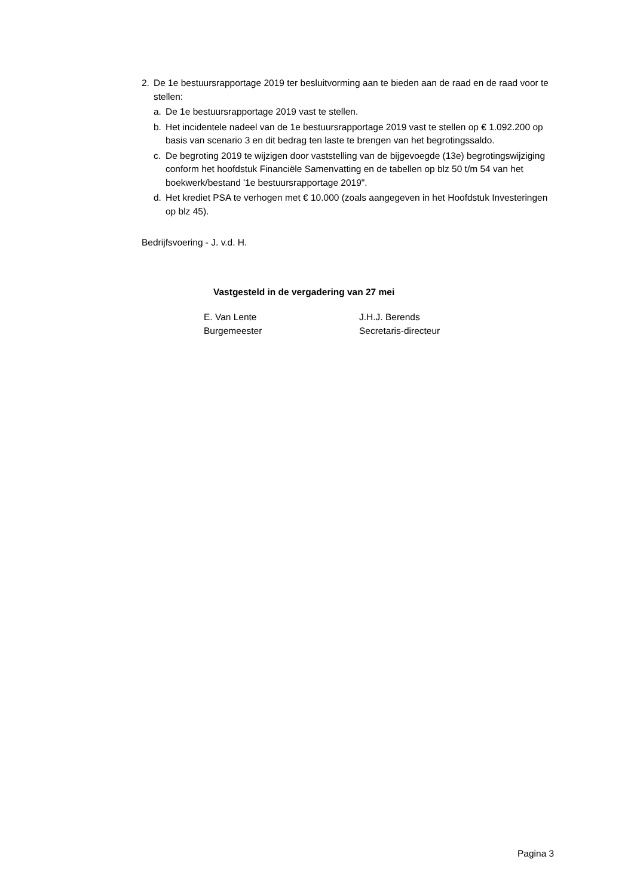2. De 1e bestuursrapportage 2019 ter besluitvorming aan te bieden aan de raad en de raad voor te stellen:
a. De 1e bestuursrapportage 2019 vast te stellen.
b. Het incidentele nadeel van de 1e bestuursrapportage 2019 vast te stellen op € 1.092.200 op basis van scenario 3 en dit bedrag ten laste te brengen van het begrotingssaldo.
c. De begroting 2019 te wijzigen door vaststelling van de bijgevoegde (13e) begrotingswijziging conform het hoofdstuk Financiële Samenvatting en de tabellen op blz 50 t/m 54 van het boekwerk/bestand '1e bestuursrapportage 2019".
d. Het krediet PSA te verhogen met € 10.000 (zoals aangegeven in het Hoofdstuk Investeringen op blz 45).
Bedrijfsvoering - J. v.d. H.
Vastgesteld in de vergadering van 27 mei
E. Van Lente
Burgemeester
J.H.J. Berends
Secretaris-directeur
Pagina 3